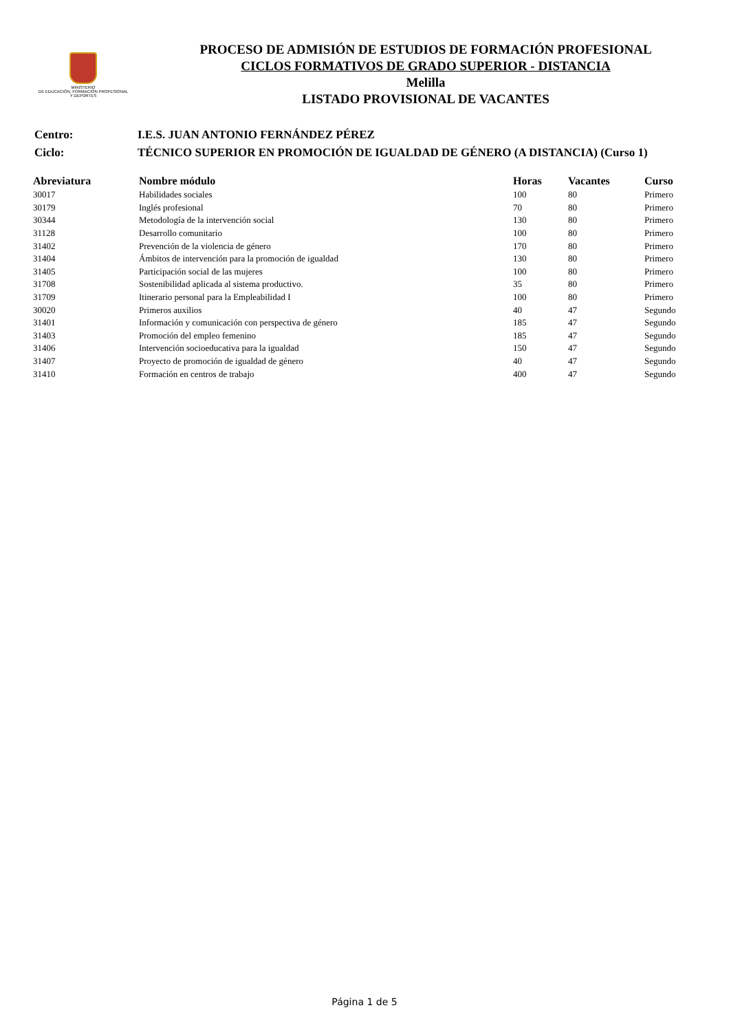MINISTERIO
DE EDUCACIÓN, FORMACIÓN PROFESIONAL
Y DEPORTES
PROCESO DE ADMISIÓN DE ESTUDIOS DE FORMACIÓN PROFESIONAL
CICLOS FORMATIVOS DE GRADO SUPERIOR - DISTANCIA
Melilla
LISTADO PROVISIONAL DE VACANTES
| Centro: | I.E.S. JUAN ANTONIO FERNÁNDEZ PÉREZ |
| Ciclo: | TÉCNICO SUPERIOR EN PROMOCIÓN DE IGUALDAD DE GÉNERO (A DISTANCIA) (Curso 1) |
| Abreviatura | Nombre módulo | Horas | Vacantes | Curso |
| --- | --- | --- | --- | --- |
| 30017 | Habilidades sociales | 100 | 80 | Primero |
| 30179 | Inglés profesional | 70 | 80 | Primero |
| 30344 | Metodología de la intervención social | 130 | 80 | Primero |
| 31128 | Desarrollo comunitario | 100 | 80 | Primero |
| 31402 | Prevención de la violencia de género | 170 | 80 | Primero |
| 31404 | Ámbitos de intervención para la promoción de igualdad | 130 | 80 | Primero |
| 31405 | Participación social de las mujeres | 100 | 80 | Primero |
| 31708 | Sostenibilidad aplicada al sistema productivo. | 35 | 80 | Primero |
| 31709 | Itinerario personal para la Empleabilidad I | 100 | 80 | Primero |
| 30020 | Primeros auxilios | 40 | 47 | Segundo |
| 31401 | Información y comunicación con perspectiva de género | 185 | 47 | Segundo |
| 31403 | Promoción del empleo femenino | 185 | 47 | Segundo |
| 31406 | Intervención socioeducativa para la igualdad | 150 | 47 | Segundo |
| 31407 | Proyecto de promoción de igualdad de género | 40 | 47 | Segundo |
| 31410 | Formación en centros de trabajo | 400 | 47 | Segundo |
Página 1 de 5